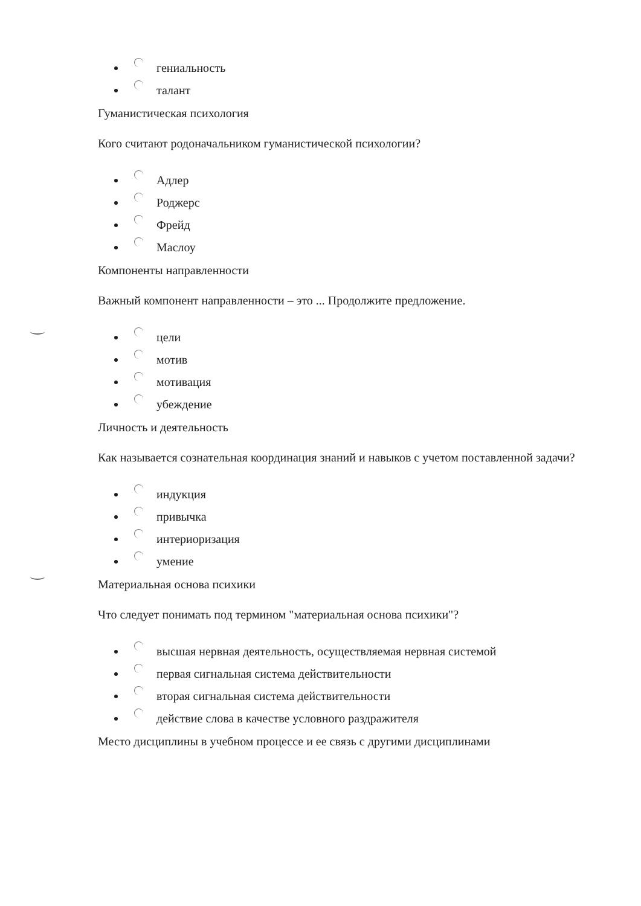гениальность
талант
Гуманистическая психология
Кого считают родоначальником гуманистической психологии?
Адлер
Роджерс
Фрейд
Маслоу
Компоненты направленности
Важный компонент направленности – это ... Продолжите предложение.
цели
мотив
мотивация
убеждение
Личность и деятельность
Как называется сознательная координация знаний и навыков с учетом поставленной задачи?
индукция
привычка
интериоризация
умение
Материальная основа психики
Что следует понимать под термином "материальная основа психики"?
высшая нервная деятельность, осуществляемая нервная системой
первая сигнальная система действительности
вторая сигнальная система действительности
действие слова в качестве условного раздражителя
Место дисциплины в учебном процессе и ее связь с другими дисциплинами